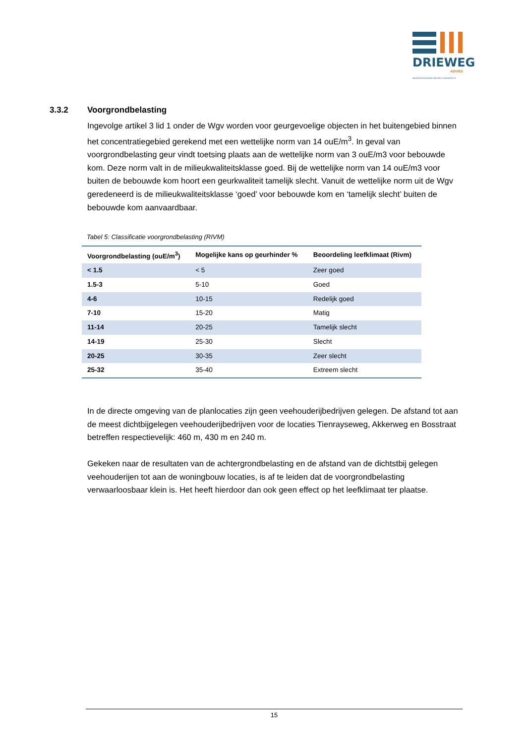DRIEWEG
ADVIES
BEDRIJFSONTWIKKELING MET DAADKRACHT
3.3.2 Voorgrondbelasting
Ingevolge artikel 3 lid 1 onder de Wgv worden voor geurgevoelige objecten in het buitengebied binnen het concentratiegebied gerekend met een wettelijke norm van 14 ouE/m<sup>3</sup>. In geval van voorgrondbelasting geur vindt toetsing plaats aan de wettelijke norm van 3 ouE/m3 voor bebouwde kom. Deze norm valt in de milieukwaliteitsklasse goed. Bij de wettelijke norm van 14 ouE/m3 voor buiten de bebouwde kom hoort een geurkwaliteit tamelijk slecht. Vanuit de wettelijke norm uit de Wgv geredeneerd is de milieukwaliteitsklasse ‘goed’ voor bebouwde kom en ‘tamelijk slecht’ buiten de bebouwde kom aanvaardbaar.
Tabel 5: Classificatie voorgrondbelasting (RIVM)
| Voorgrondbelasting (ouE/m<sup>3</sup>) | Mogelijke kans op geurhinder % | Beoordeling leefklimaat (Rivm) |
| --- | --- | --- |
| < 1.5 | < 5 | Zeer goed |
| 1.5-3 | 5-10 | Goed |
| 4-6 | 10-15 | Redelijk goed |
| 7-10 | 15-20 | Matig |
| 11-14 | 20-25 | Tamelijk slecht |
| 14-19 | 25-30 | Slecht |
| 20-25 | 30-35 | Zeer slecht |
| 25-32 | 35-40 | Extreem slecht |
In de directe omgeving van de planlocaties zijn geen veehouderijbedrijven gelegen. De afstand tot aan de meest dichtbijgelegen veehouderijbedrijven voor de locaties Tienrayseweg, Akkerweg en Bosstraat betreffen respectievelijk: 460 m, 430 m en 240 m.
Gekeken naar de resultaten van de achtergrondbelasting en de afstand van de dichtstbij gelegen veehouderijen tot aan de woningbouw locaties, is af te leiden dat de voorgrondbelasting verwaarloosbaar klein is. Het heeft hierdoor dan ook geen effect op het leefklimaat ter plaatse.
15